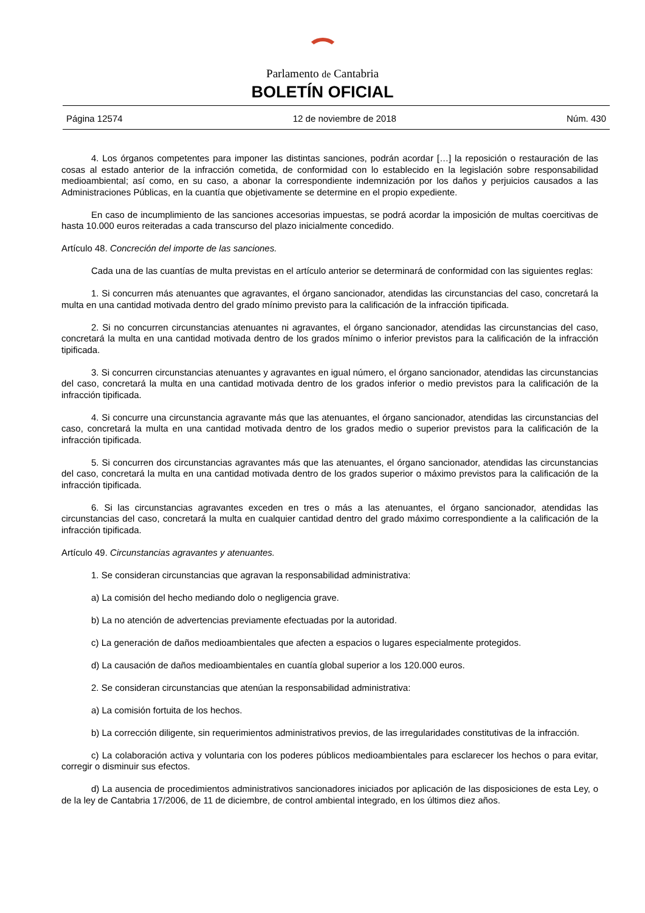Parlamento de Cantabria
BOLETÍN OFICIAL
Página 12574 12 de noviembre de 2018 Núm. 430
4. Los órganos competentes para imponer las distintas sanciones, podrán acordar […] la reposición o restauración de las cosas al estado anterior de la infracción cometida, de conformidad con lo establecido en la legislación sobre responsabilidad medioambiental; así como, en su caso, a abonar la correspondiente indemnización por los daños y perjuicios causados a las Administraciones Públicas, en la cuantía que objetivamente se determine en el propio expediente.
En caso de incumplimiento de las sanciones accesorias impuestas, se podrá acordar la imposición de multas coercitivas de hasta 10.000 euros reiteradas a cada transcurso del plazo inicialmente concedido.
Artículo 48. Concreción del importe de las sanciones.
Cada una de las cuantías de multa previstas en el artículo anterior se determinará de conformidad con las siguientes reglas:
1. Si concurren más atenuantes que agravantes, el órgano sancionador, atendidas las circunstancias del caso, concretará la multa en una cantidad motivada dentro del grado mínimo previsto para la calificación de la infracción tipificada.
2. Si no concurren circunstancias atenuantes ni agravantes, el órgano sancionador, atendidas las circunstancias del caso, concretará la multa en una cantidad motivada dentro de los grados mínimo o inferior previstos para la calificación de la infracción tipificada.
3. Si concurren circunstancias atenuantes y agravantes en igual número, el órgano sancionador, atendidas las circunstancias del caso, concretará la multa en una cantidad motivada dentro de los grados inferior o medio previstos para la calificación de la infracción tipificada.
4. Si concurre una circunstancia agravante más que las atenuantes, el órgano sancionador, atendidas las circunstancias del caso, concretará la multa en una cantidad motivada dentro de los grados medio o superior previstos para la calificación de la infracción tipificada.
5. Si concurren dos circunstancias agravantes más que las atenuantes, el órgano sancionador, atendidas las circunstancias del caso, concretará la multa en una cantidad motivada dentro de los grados superior o máximo previstos para la calificación de la infracción tipificada.
6. Si las circunstancias agravantes exceden en tres o más a las atenuantes, el órgano sancionador, atendidas las circunstancias del caso, concretará la multa en cualquier cantidad dentro del grado máximo correspondiente a la calificación de la infracción tipificada.
Artículo 49. Circunstancias agravantes y atenuantes.
1. Se consideran circunstancias que agravan la responsabilidad administrativa:
a) La comisión del hecho mediando dolo o negligencia grave.
b) La no atención de advertencias previamente efectuadas por la autoridad.
c) La generación de daños medioambientales que afecten a espacios o lugares especialmente protegidos.
d) La causación de daños medioambientales en cuantía global superior a los 120.000 euros.
2. Se consideran circunstancias que atenúan la responsabilidad administrativa:
a) La comisión fortuita de los hechos.
b) La corrección diligente, sin requerimientos administrativos previos, de las irregularidades constitutivas de la infracción.
c) La colaboración activa y voluntaria con los poderes públicos medioambientales para esclarecer los hechos o para evitar, corregir o disminuir sus efectos.
d) La ausencia de procedimientos administrativos sancionadores iniciados por aplicación de las disposiciones de esta Ley, o de la ley de Cantabria 17/2006, de 11 de diciembre, de control ambiental integrado, en los últimos diez años.